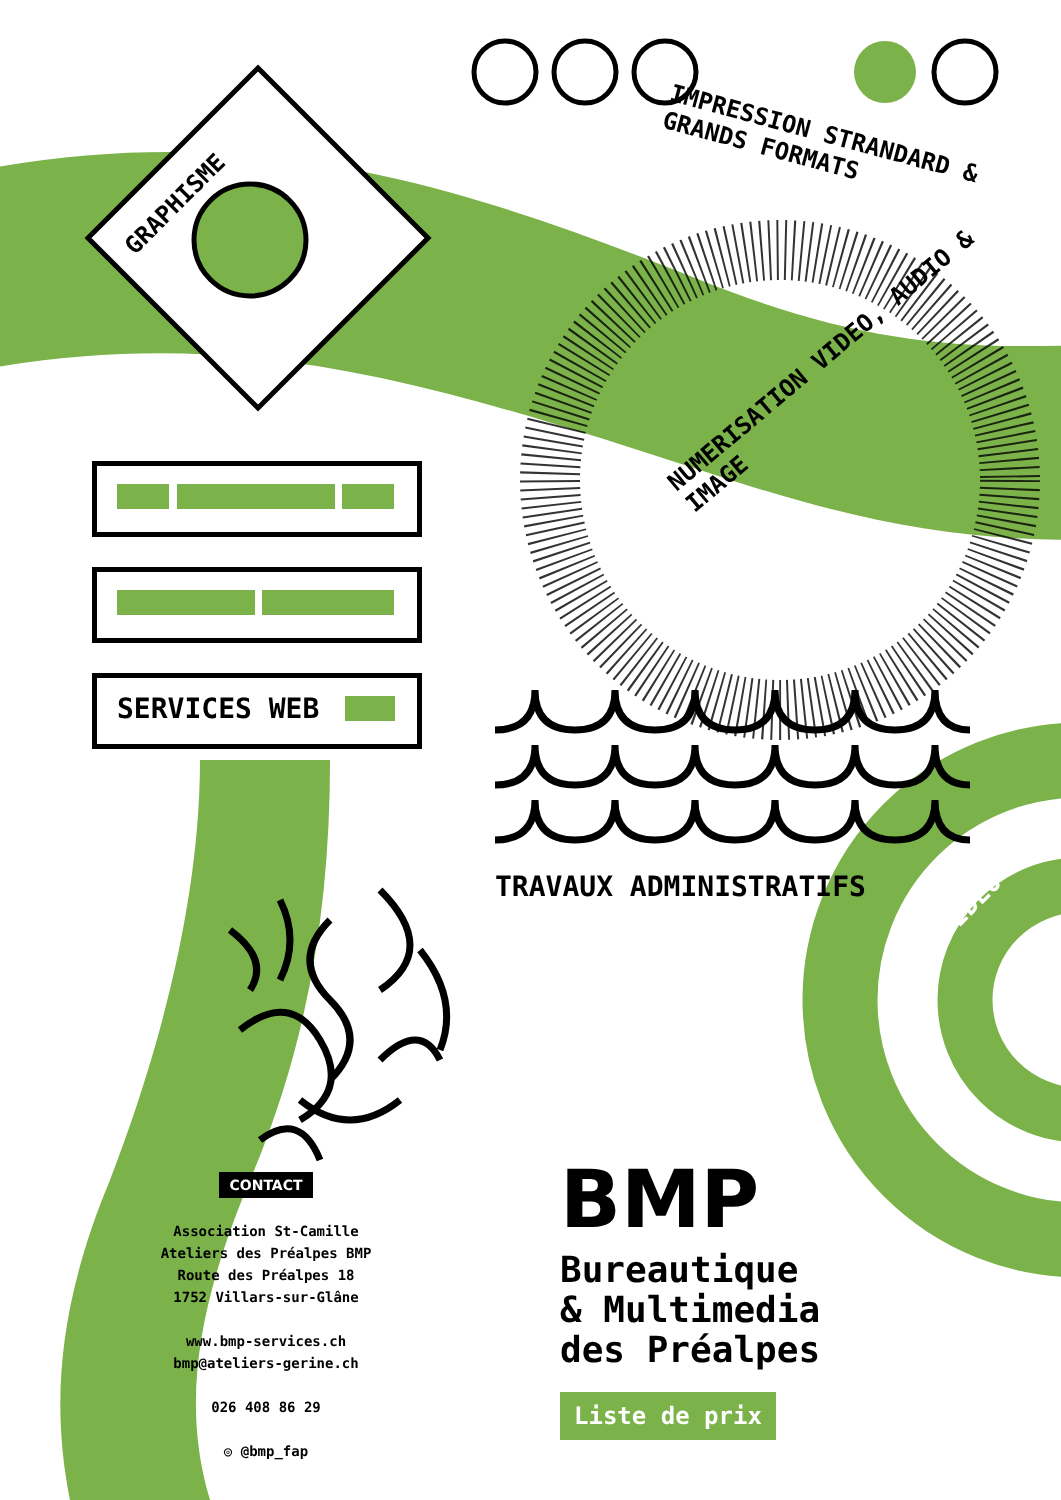GRAPHISME
IMPRESSION STRANDARD & GRANDS FORMATS
NUMERISATION VIDEO, AUDIO & IMAGE
SERVICES WEB
TRAVAUX ADMINISTRATIFS
VIDEO
CONTACT
Association St-Camille
Ateliers des Préalpes BMP
Route des Préalpes 18
1752 Villars-sur-Glâne
www.bmp-services.ch
bmp@ateliers-gerine.ch
026 408 86 29
◎ @bmp_fap
BMP
Bureautique
& Multimedia
des Préalpes
Liste de prix